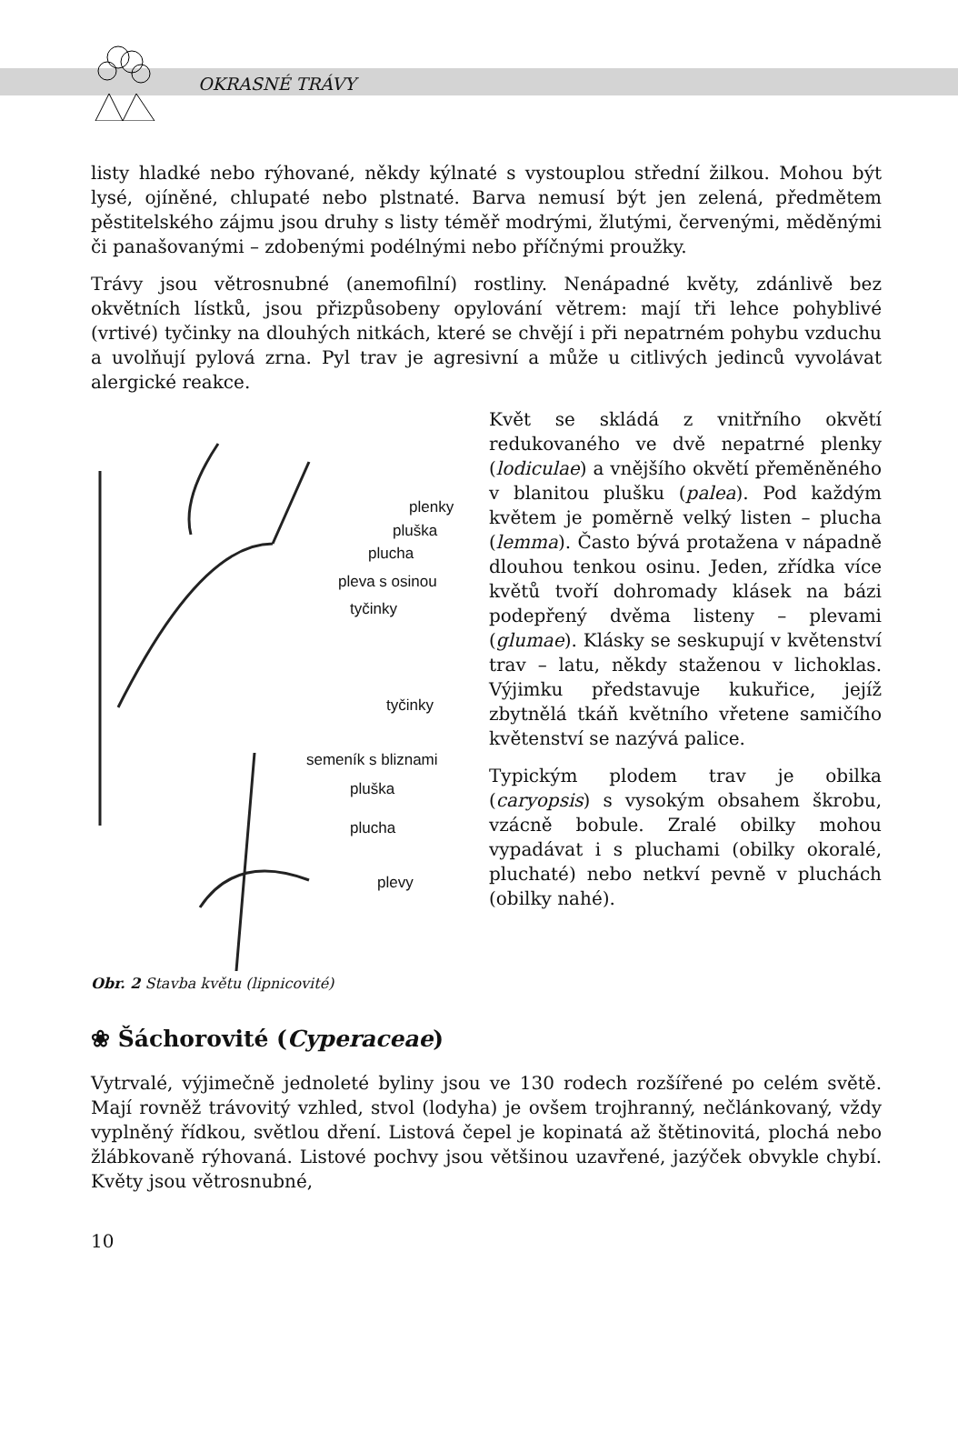OKRASNÉ TRÁVY
listy hladké nebo rýhované, někdy kýlnaté s vystouplou střední žilkou. Mohou být lysé, ojíněné, chlupaté nebo plstnaté. Barva nemusí být jen zelená, předmětem pěstitelského zájmu jsou druhy s listy téměř modrými, žlutými, červenými, měděnými či panašovanými – zdobenými podélnými nebo příčnými proužky.
Trávy jsou větrosnubné (anemofilní) rostliny. Nenápadné květy, zdánlivě bez okvětních lístků, jsou přizpůsobeny opylování větrem: mají tři lehce pohyblivé (vrtivé) tyčinky na dlouhých nitkách, které se chvějí i při nepatrném pohybu vzduchu a uvolňují pylová zrna. Pyl trav je agresivní a může u citlivých jedinců vyvolávat alergické reakce.
plenky
pluška
plucha
pleva s osinou
tyčinky
tyčinky
semeník s bliznami
pluška
plucha
plevy
Obr. 2 Stavba květu (lipnicovité)
Květ se skládá z vnitřního okvětí redukovaného ve dvě nepatrné plenky (lodiculae) a vnějšího okvětí přeměněného v blanitou plušku (palea). Pod každým květem je poměrně velký listen – plucha (lemma). Často bývá protažena v nápadně dlouhou tenkou osinu. Jeden, zřídka více květů tvoří dohromady klásek na bázi podepřený dvěma listeny – plevami (glumae). Klásky se seskupují v květenství trav – latu, někdy staženou v lichoklas. Výjimku představuje kukuřice, jejíž zbytnělá tkáň květního vřetene samičího květenství se nazývá palice.
Typickým plodem trav je obilka (caryopsis) s vysokým obsahem škrobu, vzácně bobule. Zralé obilky mohou vypadávat i s pluchami (obilky okoralé, pluchaté) nebo netkví pevně v pluchách (obilky nahé).
❀ Šáchorovité (Cyperaceae)
Vytrvalé, výjimečně jednoleté byliny jsou ve 130 rodech rozšířené po celém světě. Mají rovněž trávovitý vzhled, stvol (lodyha) je ovšem trojhranný, nečlánkovaný, vždy vyplněný řídkou, světlou dření. Listová čepel je kopinatá až štětinovitá, plochá nebo žlábkovaně rýhovaná. Listové pochvy jsou většinou uzavřené, jazýček obvykle chybí. Květy jsou větrosnubné,
10